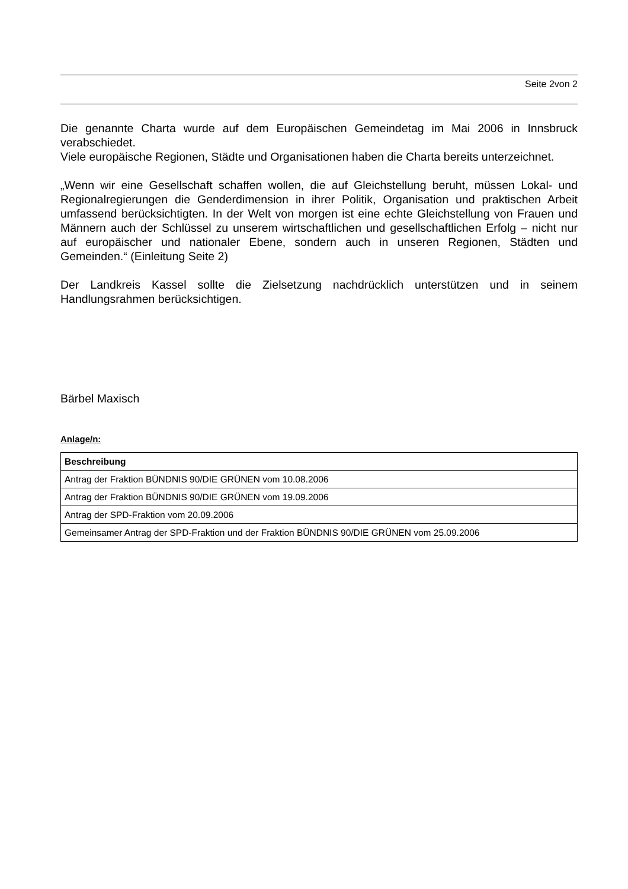Seite 2von 2
Die genannte Charta wurde auf dem Europäischen Gemeindetag im Mai 2006 in Innsbruck verabschiedet.
Viele europäische Regionen, Städte und Organisationen haben die Charta bereits unterzeichnet.
„Wenn wir eine Gesellschaft schaffen wollen, die auf Gleichstellung beruht, müssen Lokal- und Regionalregierungen die Genderdimension in ihrer Politik, Organisation und praktischen Arbeit umfassend berücksichtigten. In der Welt von morgen ist eine echte Gleichstellung von Frauen und Männern auch der Schlüssel zu unserem wirtschaftlichen und gesellschaftlichen Erfolg – nicht nur auf europäischer und nationaler Ebene, sondern auch in unseren Regionen, Städten und Gemeinden.“ (Einleitung Seite 2)
Der Landkreis Kassel sollte die Zielsetzung nachdrücklich unterstützen und in seinem Handlungsrahmen berücksichtigen.
Bärbel Maxisch
Anlage/n:
| Beschreibung |
| --- |
| Antrag der Fraktion BÜNDNIS 90/DIE GRÜNEN vom 10.08.2006 |
| Antrag der Fraktion BÜNDNIS 90/DIE GRÜNEN vom 19.09.2006 |
| Antrag der SPD-Fraktion vom 20.09.2006 |
| Gemeinsamer Antrag der SPD-Fraktion und der Fraktion BÜNDNIS 90/DIE GRÜNEN vom 25.09.2006 |